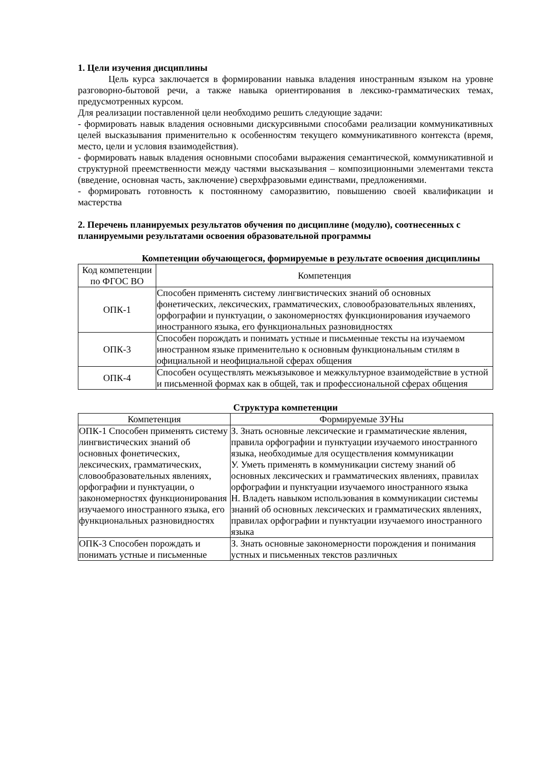1. Цели изучения дисциплины
Цель курса заключается в формировании навыка владения иностранным языком на уровне разговорно-бытовой речи, а также навыка ориентирования в лексико-грамматических темах, предусмотренных курсом.
Для реализации поставленной цели необходимо решить следующие задачи:
- формировать навык владения основными дискурсивными способами реализации коммуникативных целей высказывания применительно к особенностям текущего коммуникативного контекста (время, место, цели и условия взаимодействия).
- формировать навык владения основными способами выражения семантической, коммуникативной и структурной преемственности между частями высказывания – композиционными элементами текста (введение, основная часть, заключение) сверхфразовыми единствами, предложениями.
- формировать готовность к постоянному саморазвитию, повышению своей квалификации и мастерства
2. Перечень планируемых результатов обучения по дисциплине (модулю), соотнесенных с планируемыми результатами освоения образовательной программы
Компетенции обучающегося, формируемые в результате освоения дисциплины
| Код компетенции по ФГОС ВО | Компетенция |
| ОПК-1 | Способен применять систему лингвистических знаний об основных фонетических, лексических, грамматических, словообразовательных явлениях, орфографии и пунктуации, о закономерностях функционирования изучаемого иностранного языка, его функциональных разновидностях |
| ОПК-3 | Способен порождать и понимать устные и письменные тексты на изучаемом иностранном языке применительно к основным функциональным стилям в официальной и неофициальной сферах общения |
| ОПК-4 | Способен осуществлять межъязыковое и межкультурное взаимодействие в устной и письменной формах как в общей, так и профессиональной сферах общения |
Структура компетенции
| Компетенция | Формируемые ЗУНы |
| ОПК-1 Способен применять систему лингвистических знаний об основных фонетических, лексических, грамматических, словообразовательных явлениях, орфографии и пунктуации, о закономерностях функционирования изучаемого иностранного языка, его функциональных разновидностях | З. Знать основные лексические и грамматические явления, правила орфографии и пунктуации изучаемого иностранного языка, необходимые для осуществления коммуникации У. Уметь применять в коммуникации систему знаний об основных лексических и грамматических явлениях, правилах орфографии и пунктуации изучаемого иностранного языка Н. Владеть навыком использования в коммуникации системы знаний об основных лексических и грамматических явлениях, правилах орфографии и пунктуации изучаемого иностранного языка |
| ОПК-3 Способен порождать и понимать устные и письменные | З. Знать основные закономерности порождения и понимания устных и письменных текстов различных |